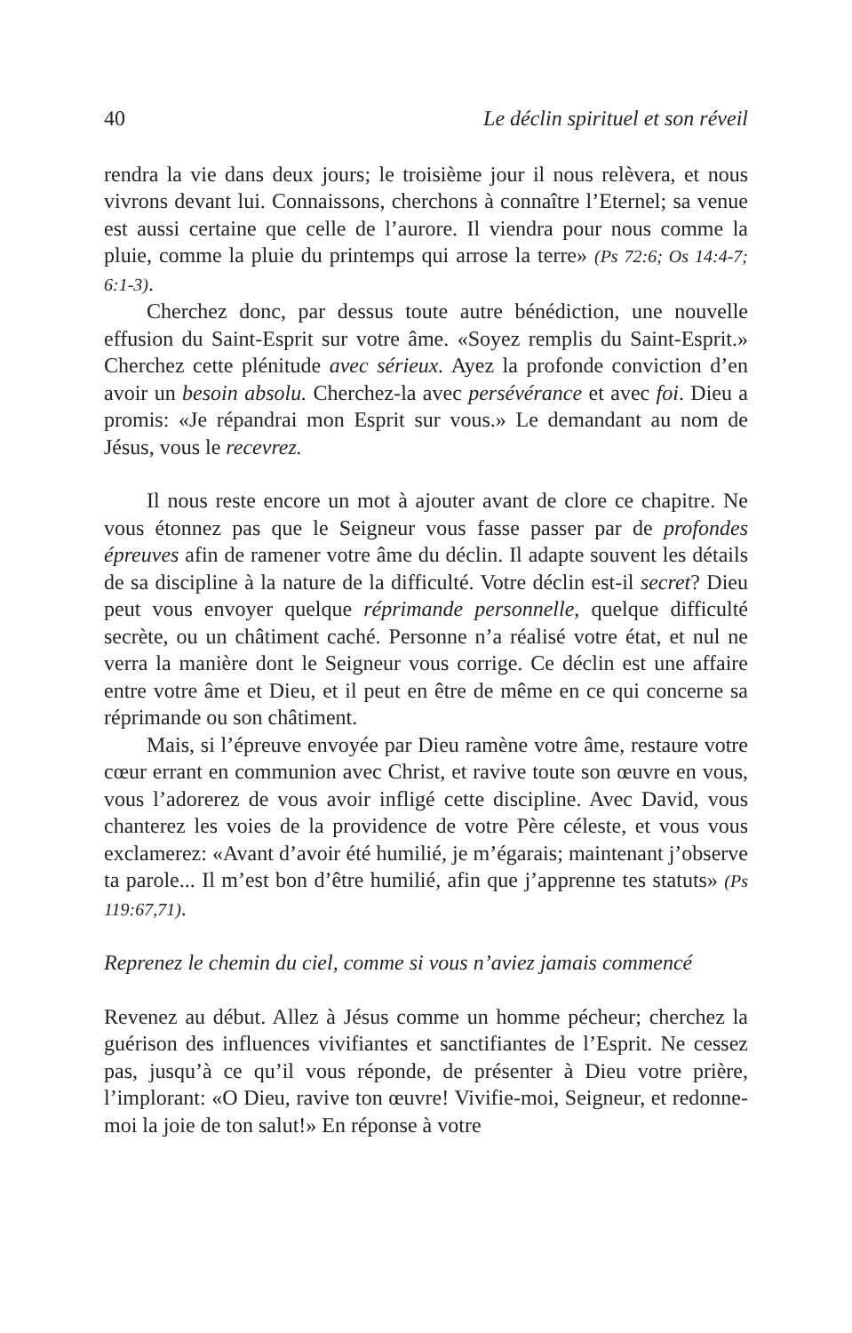40 Le déclin spirituel et son réveil
rendra la vie dans deux jours; le troisième jour il nous relèvera, et nous vivrons devant lui. Connaissons, cherchons à connaître l’Eter­nel; sa venue est aussi certaine que celle de l’aurore. Il viendra pour nous comme la pluie, comme la pluie du printemps qui arrose la terre» (Ps 72:6; Os 14:4-7; 6:1-3).
Cherchez donc, par dessus toute autre bénédiction, une nouvelle effusion du Saint-Esprit sur votre âme. «Soyez remplis du Saint-Esprit.» Cherchez cette plénitude avec sérieux. Ayez la profonde conviction d’en avoir un besoin absolu. Cherchez-la avec persévé­rance et avec foi. Dieu a promis: «Je répandrai mon Esprit sur vous.» Le demandant au nom de Jésus, vous le recevrez.
Il nous reste encore un mot à ajouter avant de clore ce chapitre. Ne vous étonnez pas que le Seigneur vous fasse passer par de profondes épreuves afin de ramener votre âme du déclin. Il adapte souvent les détails de sa discipline à la nature de la difficulté. Votre déclin est-il secret? Dieu peut vous envoyer quelque réprimande personnelle, quelque difficulté secrète, ou un châtiment caché. Personne n’a réalisé votre état, et nul ne verra la manière dont le Seigneur vous corrige. Ce déclin est une affaire entre votre âme et Dieu, et il peut en être de même en ce qui concerne sa réprimande ou son châtiment.
Mais, si l’épreuve envoyée par Dieu ramène votre âme, restaure votre cœur errant en communion avec Christ, et ravive toute son œuvre en vous, vous l’adorerez de vous avoir infligé cette disci­pline. Avec David, vous chanterez les voies de la providence de votre Père céleste, et vous vous exclamerez: «Avant d’avoir été humilié, je m’égarais; maintenant j’observe ta parole... Il m’est bon d’être humilié, afin que j’apprenne tes statuts» (Ps 119:67,71).
Reprenez le chemin du ciel, comme si vous n’aviez jamais commencé
Revenez au début. Allez à Jésus comme un homme pécheur; cherchez la guérison des influences vivifiantes et sanctifiantes de l’Esprit. Ne cessez pas, jusqu’à ce qu’il vous réponde, de présenter à Dieu votre prière, l’implorant: «O Dieu, ravive ton œuvre! Vivifie-moi, Seigneur, et redonne-moi la joie de ton salut!» En réponse à votre